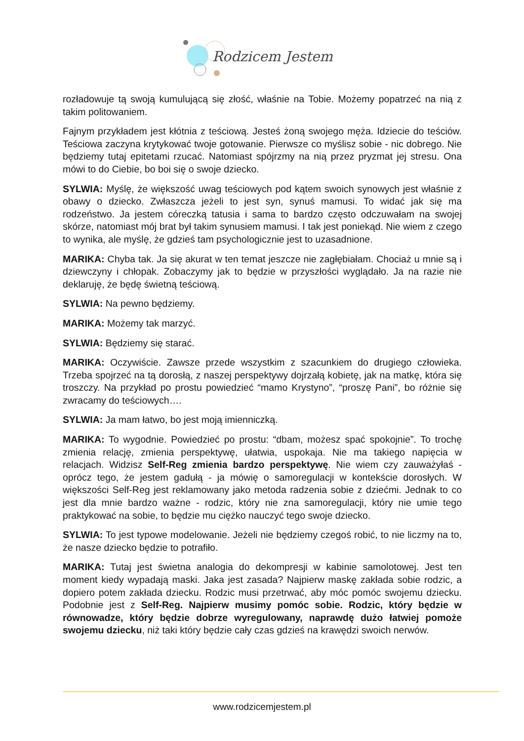Rodzicem Jestem
rozładowuje tą swoją kumulującą się złość, właśnie na Tobie. Możemy popatrzeć na nią z takim politowaniem.
Fajnym przykładem jest kłótnia z teściową. Jesteś żoną swojego męża. Idziecie do teściów. Teściowa zaczyna krytykować twoje gotowanie. Pierwsze co myślisz sobie - nic dobrego. Nie będziemy tutaj epitetami rzucać. Natomiast spójrzmy na nią przez pryzmat jej stresu. Ona mówi to do Ciebie, bo boi się o swoje dziecko.
SYLWIA: Myślę, że większość uwag teściowych pod kątem swoich synowych jest właśnie z obawy o dziecko. Zwłaszcza jeżeli to jest syn, synuś mamusi. To widać jak się ma rodzeństwo. Ja jestem córeczką tatusia i sama to bardzo często odczuwałam na swojej skórze, natomiast mój brat był takim synusiem mamusi. I tak jest poniekąd. Nie wiem z czego to wynika, ale myślę, że gdzieś tam psychologicznie jest to uzasadnione.
MARIKA: Chyba tak. Ja się akurat w ten temat jeszcze nie zagłębiałam. Chociaż u mnie są i dziewczyny i chłopak. Zobaczymy jak to będzie w przyszłości wyglądało. Ja na razie nie deklaruję, że będę świetną teściową.
SYLWIA: Na pewno będziemy.
MARIKA: Możemy tak marzyć.
SYLWIA: Będziemy się starać.
MARIKA: Oczywiście. Zawsze przede wszystkim z szacunkiem do drugiego człowieka. Trzeba spojrzeć na tą dorosłą, z naszej perspektywy dojrzałą kobietę, jak na matkę, która się troszczy. Na przykład po prostu powiedzieć “mamo Krystyno”, “proszę Pani”, bo różnie się zwracamy do teściowych….
SYLWIA: Ja mam łatwo, bo jest moją imienniczką.
MARIKA: To wygodnie. Powiedzieć po prostu: “dbam, możesz spać spokojnie”. To trochę zmienia relację, zmienia perspektywę, ułatwia, uspokaja. Nie ma takiego napięcia w relacjach. Widzisz Self-Reg zmienia bardzo perspektywę. Nie wiem czy zauważyłaś - oprócz tego, że jestem gadułą - ja mówię o samoregulacji w kontekście dorosłych. W większości Self-Reg jest reklamowany jako metoda radzenia sobie z dziećmi. Jednak to co jest dla mnie bardzo ważne - rodzic, który nie zna samoregulacji, który nie umie tego praktykować na sobie, to będzie mu ciężko nauczyć tego swoje dziecko.
SYLWIA: To jest typowe modelowanie. Jeżeli nie będziemy czegoś robić, to nie liczmy na to, że nasze dziecko będzie to potrafiło.
MARIKA: Tutaj jest świetna analogia do dekompresji w kabinie samolotowej. Jest ten moment kiedy wypadają maski. Jaka jest zasada? Najpierw maskę zakłada sobie rodzic, a dopiero potem zakłada dziecku. Rodzic musi przetrwać, aby móc pomóc swojemu dziecku. Podobnie jest z Self-Reg. Najpierw musimy pomóc sobie. Rodzic, który będzie w równowadze, który będzie dobrze wyregulowany, naprawdę dużo łatwiej pomoże swojemu dziecku, niż taki który będzie cały czas gdzieś na krawędzi swoich nerwów.
www.rodzicemjestem.pl